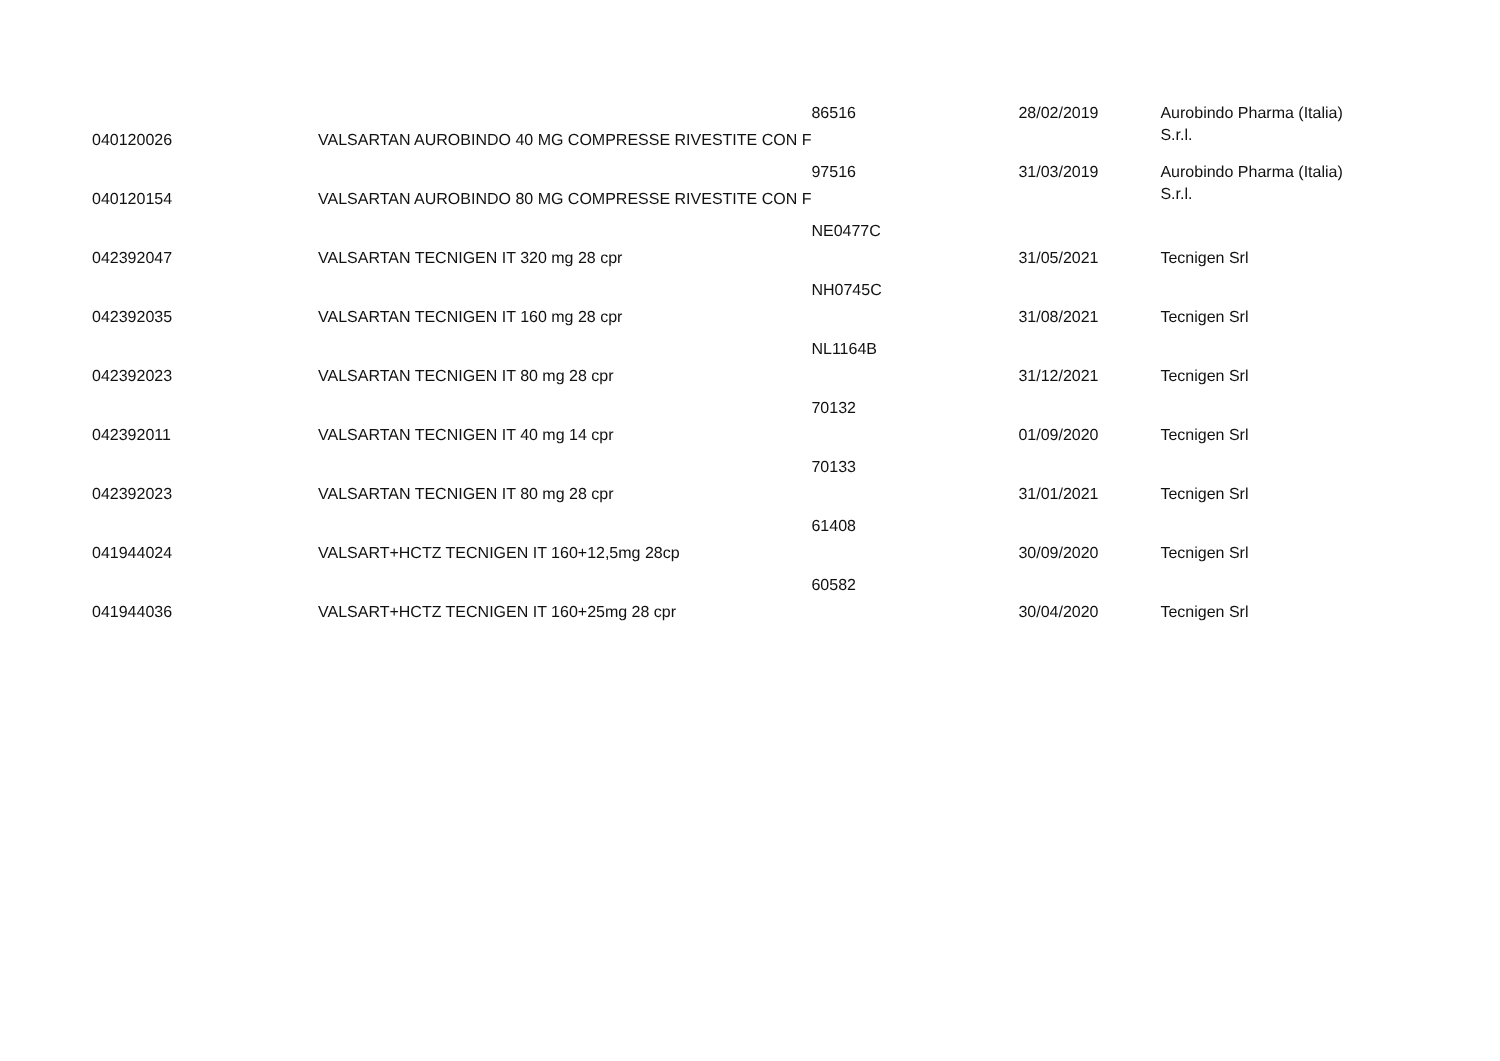| 040120026 | VALSARTAN AUROBINDO 40 MG COMPRESSE RIVESTITE CON F | 86516 | 28/02/2019 | Aurobindo Pharma (Italia) S.r.l. |
| 040120154 | VALSARTAN AUROBINDO 80 MG COMPRESSE RIVESTITE CON F | 97516 | 31/03/2019 | Aurobindo Pharma (Italia) S.r.l. |
| 042392047 | VALSARTAN TECNIGEN IT 320 mg 28 cpr | NE0477C | 31/05/2021 | Tecnigen Srl |
| 042392035 | VALSARTAN TECNIGEN IT 160 mg 28 cpr | NH0745C | 31/08/2021 | Tecnigen Srl |
| 042392023 | VALSARTAN TECNIGEN IT 80 mg 28 cpr | NL1164B | 31/12/2021 | Tecnigen Srl |
| 042392011 | VALSARTAN TECNIGEN IT 40 mg 14 cpr | 70132 | 01/09/2020 | Tecnigen Srl |
| 042392023 | VALSARTAN TECNIGEN IT 80 mg 28 cpr | 70133 | 31/01/2021 | Tecnigen Srl |
| 041944024 | VALSART+HCTZ TECNIGEN IT 160+12,5mg 28cp | 61408 | 30/09/2020 | Tecnigen Srl |
| 041944036 | VALSART+HCTZ TECNIGEN IT 160+25mg 28 cpr | 60582 | 30/04/2020 | Tecnigen Srl |